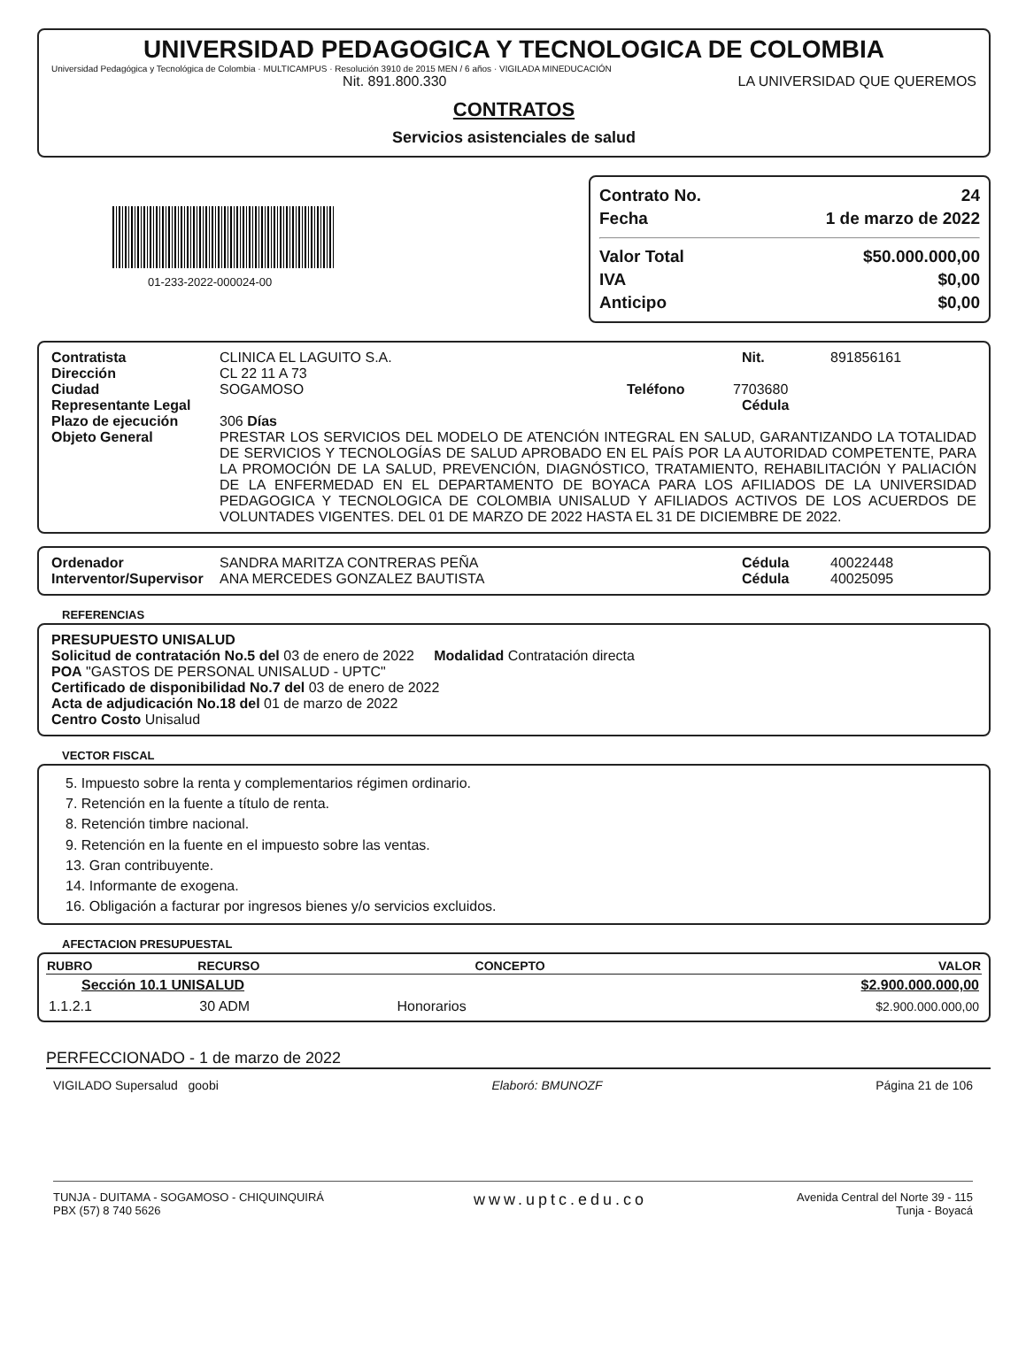UNIVERSIDAD PEDAGOGICA Y TECNOLOGICA DE COLOMBIA
Universidad Pedagógica y Tecnológica de Colombia · MULTICAMPUS · Resolución 3910 de 2015 MEN / 6 años · VIGILADA MINEDUCACIÓN
Nit. 891.800.330 LA UNIVERSIDAD QUE QUEREMOS
CONTRATOS
Servicios asistenciales de salud
01-233-2022-000024-00
Contrato No. 24
Fecha 1 de marzo de 2022
Valor Total $50.000.000,00
IVA $0,00
Anticipo $0,00
Contratista CLINICA EL LAGUITO S.A. Nit. 891856161
Dirección CL 22 11 A 73
Ciudad SOGAMOSO Teléfono 7703680
Representante Legal Cédula
Plazo de ejecución 306 Días
Objeto General PRESTAR LOS SERVICIOS DEL MODELO DE ATENCIÓN INTEGRAL EN SALUD, GARANTIZANDO LA TOTALIDAD DE SERVICIOS Y TECNOLOGÍAS DE SALUD APROBADO EN EL PAÍS POR LA AUTORIDAD COMPETENTE, PARA LA PROMOCIÓN DE LA SALUD, PREVENCIÓN, DIAGNÓSTICO, TRATAMIENTO, REHABILITACIÓN Y PALIACIÓN DE LA ENFERMEDAD EN EL DEPARTAMENTO DE BOYACA PARA LOS AFILIADOS DE LA UNIVERSIDAD PEDAGOGICA Y TECNOLOGICA DE COLOMBIA UNISALUD Y AFILIADOS ACTIVOS DE LOS ACUERDOS DE VOLUNTADES VIGENTES. DEL 01 DE MARZO DE 2022 HASTA EL 31 DE DICIEMBRE DE 2022.
Ordenador SANDRA MARITZA CONTRERAS PEÑA Cédula 40022448
Interventor/Supervisor ANA MERCEDES GONZALEZ BAUTISTA Cédula 40025095
REFERENCIAS
PRESUPUESTO UNISALUD
Solicitud de contratación No.5 del 03 de enero de 2022 Modalidad Contratación directa
POA "GASTOS DE PERSONAL UNISALUD - UPTC"
Certificado de disponibilidad No.7 del 03 de enero de 2022
Acta de adjudicación No.18 del 01 de marzo de 2022
Centro Costo Unisalud
VECTOR FISCAL
5. Impuesto sobre la renta y complementarios régimen ordinario.
7. Retención en la fuente a título de renta.
8. Retención timbre nacional.
9. Retención en la fuente en el impuesto sobre las ventas.
13. Gran contribuyente.
14. Informante de exogena.
16. Obligación a facturar por ingresos bienes y/o servicios excluidos.
AFECTACION PRESUPUESTAL
| RUBRO | RECURSO | CONCEPTO | VALOR |
| --- | --- | --- | --- |
| Sección 10.1 UNISALUD | | | $2.900.000.000,00 |
| 1.1.2.1 | 30 ADM | Honorarios | $2.900.000.000,00 |
PERFECCIONADO - 1 de marzo de 2022
VIGILADO Supersalud goobi Elaboró: BMUNOZF Página 21 de 106
TUNJA - DUITAMA - SOGAMOSO - CHIQUINQUIRÁ
PBX (57) 8 740 5626 www.uptc.edu.co Avenida Central del Norte 39 - 115
Tunja - Boyacá